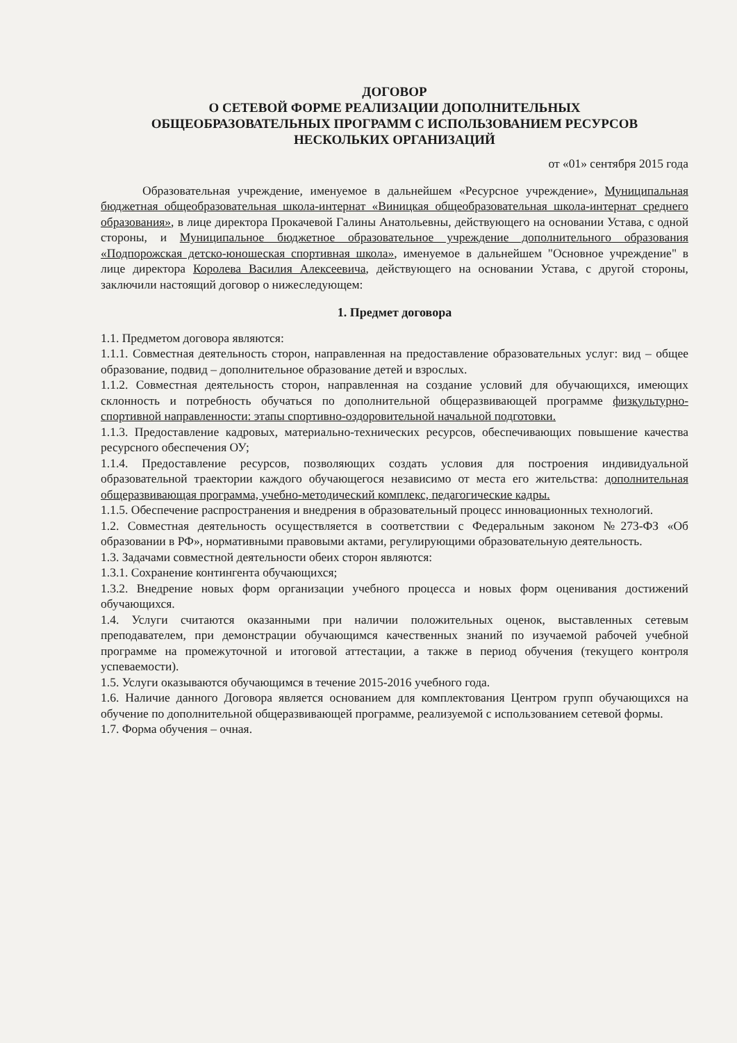ДОГОВОР
О СЕТЕВОЙ ФОРМЕ РЕАЛИЗАЦИИ ДОПОЛНИТЕЛЬНЫХ
ОБЩЕОБРАЗОВАТЕЛЬНЫХ ПРОГРАММ С ИСПОЛЬЗОВАНИЕМ РЕСУРСОВ
НЕСКОЛЬКИХ ОРГАНИЗАЦИЙ
от «01» сентября 2015 года
Образовательная учреждение, именуемое в дальнейшем «Ресурсное учреждение», Муниципальная бюджетная общеобразовательная школа-интернат «Виницкая общеобразовательная школа-интернат среднего образования», в лице директора Прокачевой Галины Анатольевны, действующего на основании Устава, с одной стороны, и Муниципальное бюджетное образовательное учреждение дополнительного образования «Подпорожская детско-юношеская спортивная школа», именуемое в дальнейшем "Основное учреждение" в лице директора Королева Василия Алексеевича, действующего на основании Устава, с другой стороны, заключили настоящий договор о нижеследующем:
1. Предмет договора
1.1. Предметом договора являются:
1.1.1. Совместная деятельность сторон, направленная на предоставление образовательных услуг: вид – общее образование, подвид – дополнительное образование детей и взрослых.
1.1.2. Совместная деятельность сторон, направленная на создание условий для обучающихся, имеющих склонность и потребность обучаться по дополнительной общеразвивающей программе физкультурно-спортивной направленности: этапы спортивно-оздоровительной начальной подготовки.
1.1.3. Предоставление кадровых, материально-технических ресурсов, обеспечивающих повышение качества ресурсного обеспечения ОУ;
1.1.4. Предоставление ресурсов, позволяющих создать условия для построения индивидуальной образовательной траектории каждого обучающегося независимо от места его жительства: дополнительная общеразвивающая программа, учебно-методический комплекс, педагогические кадры.
1.1.5. Обеспечение распространения и внедрения в образовательный процесс инновационных технологий.
1.2. Совместная деятельность осуществляется в соответствии с Федеральным законом №273-ФЗ «Об образовании в РФ», нормативными правовыми актами, регулирующими образовательную деятельность.
1.3. Задачами совместной деятельности обеих сторон являются:
1.3.1. Сохранение контингента обучающихся;
1.3.2. Внедрение новых форм организации учебного процесса и новых форм оценивания достижений обучающихся.
1.4. Услуги считаются оказанными при наличии положительных оценок, выставленных сетевым преподавателем, при демонстрации обучающимся качественных знаний по изучаемой рабочей учебной программе на промежуточной и итоговой аттестации, а также в период обучения (текущего контроля успеваемости).
1.5. Услуги оказываются обучающимся в течение 2015-2016 учебного года.
1.6. Наличие данного Договора является основанием для комплектования Центром групп обучающихся на обучение по дополнительной общеразвивающей программе, реализуемой с использованием сетевой формы.
1.7. Форма обучения – очная.